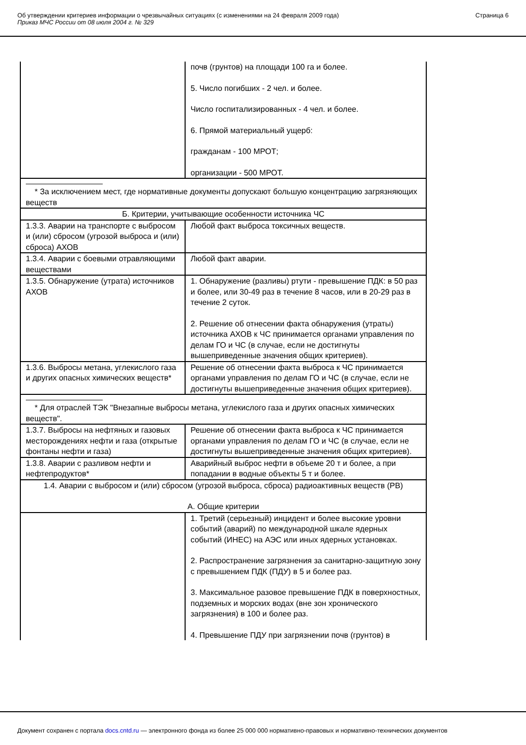Об утверждении критериев информации о чрезвычайных ситуациях (с изменениями на 24 февраля 2009 года)
Приказ МЧС России от 08 июля 2004 г. № 329
Страница 6
| | почв (грунтов) на площади 100 га и более. 5. Число погибших - 2 чел. и более. Число госпитализированных - 4 чел. и более. 6. Прямой материальный ущерб: гражданам - 100 МРОТ; организации - 500 МРОТ. |
| * За исключением мест, где нормативные документы допускают большую концентрацию загрязняющих веществ | |
| Б. Критерии, учитывающие особенности источника ЧС | |
| 1.3.3. Аварии на транспорте с выбросом и (или) сбросом (угрозой выброса и (или) сброса) АХОВ | Любой факт выброса токсичных веществ. |
| 1.3.4. Аварии с боевыми отравляющими веществами | Любой факт аварии. |
| 1.3.5. Обнаружение (утрата) источников АХОВ | 1. Обнаружение (разливы) ртути - превышение ПДК: в 50 раз и более, или 30-49 раз в течение 8 часов, или в 20-29 раз в течение 2 суток. 2. Решение об отнесении факта обнаружения (утраты) источника АХОВ к ЧС принимается органами управления по делам ГО и ЧС (в случае, если не достигнуты вышеприведенные значения общих критериев). |
| 1.3.6. Выбросы метана, углекислого газа и других опасных химических веществ* | Решение об отнесении факта выброса к ЧС принимается органами управления по делам ГО и ЧС (в случае, если не достигнуты вышеприведенные значения общих критериев). |
| * Для отраслей ТЭК "Внезапные выбросы метана, углекислого газа и других опасных химических веществ". | |
| 1.3.7. Выбросы на нефтяных и газовых месторождениях нефти и газа (открытые фонтаны нефти и газа) | Решение об отнесении факта выброса к ЧС принимается органами управления по делам ГО и ЧС (в случае, если не достигнуты вышеприведенные значения общих критериев). |
| 1.3.8. Аварии с разливом нефти и нефтепродуктов* | Аварийный выброс нефти в объеме 20 т и более, а при попадании в водные объекты 5 т и более. |
| 1.4. Аварии с выбросом и (или) сбросом (угрозой выброса, сброса) радиоактивных веществ (РВ) А. Общие критерии | |
| | 1. Третий (серьезный) инцидент и более высокие уровни событий (аварий) по международной шкале ядерных событий (ИНЕС) на АЭС или иных ядерных установках. 2. Распространение загрязнения за санитарно-защитную зону с превышением ПДК (ПДУ) в 5 и более раз. 3. Максимальное разовое превышение ПДК в поверхностных, подземных и морских водах (вне зон хронического загрязнения) в 100 и более раз. 4. Превышение ПДУ при загрязнении почв (грунтов) в |
Документ сохранен с портала docs.cntd.ru — электронного фонда из более 25 000 000 нормативно-правовых и нормативно-технических документов